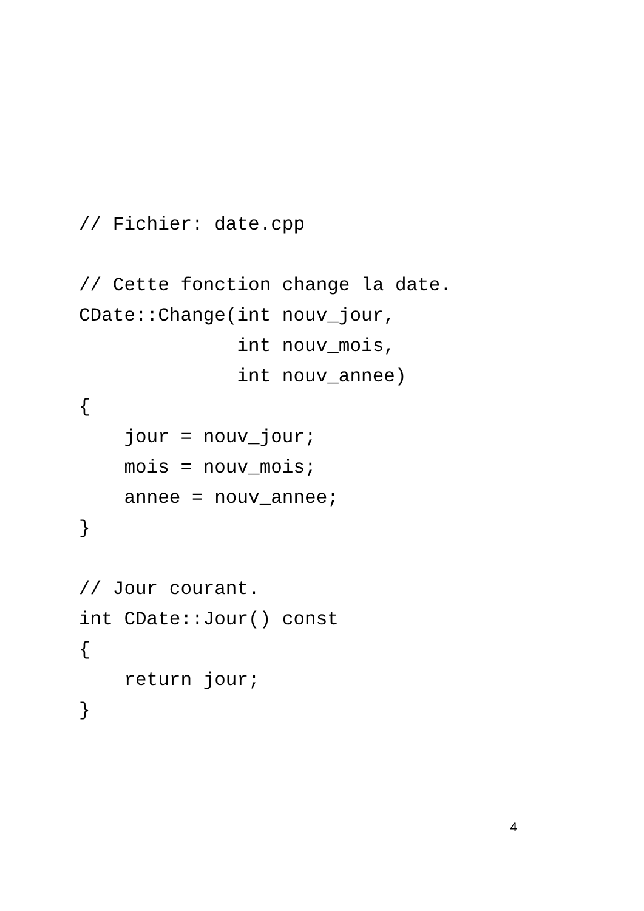// Fichier: date.cpp

// Cette fonction change la date.
CDate::Change(int nouv_jour,
              int nouv_mois,
              int nouv_annee)
{
    jour = nouv_jour;
    mois = nouv_mois;
    annee = nouv_annee;
}

// Jour courant.
int CDate::Jour() const
{
    return jour;
}
4